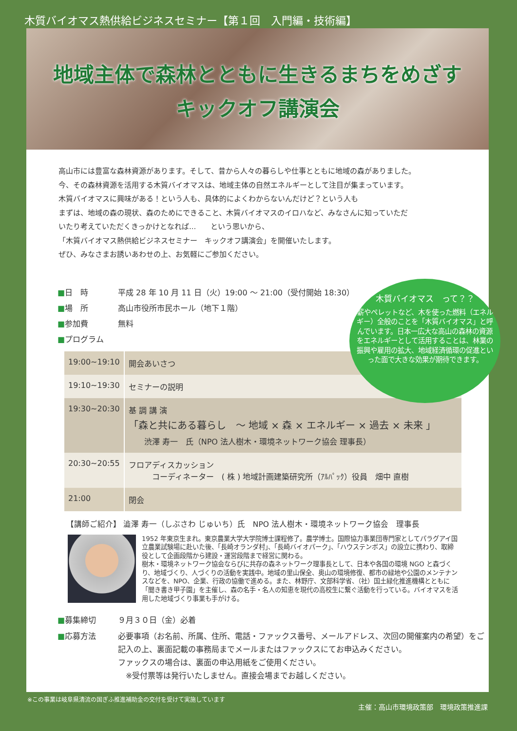木質バイオマス熱供給ビジネスセミナー【第１回　入門編・技術編】
地域主体で森林とともに生きるまちをめざす
キックオフ講演会
高山市には豊富な森林資源があります。そして、昔から人々の暮らしや仕事とともに地域の森がありました。
今、その森林資源を活用する木質バイオマスは、地域主体の自然エネルギーとして注目が集まっています。
木質バイオマスに興味がある！という人も、具体的によくわからないんだけど？という人も
まずは、地域の森の現状、森のためにできること、木質バイオマスのイロハなど、みなさんに知っていただ
いたり考えていただくきっかけとなれば...　　という思いから、
「木質バイオマス熱供給ビジネスセミナー　キックオフ講演会」を開催いたします。
ぜひ、みなさまお誘いあわせの上、お気軽にご参加ください。
■日　時 平成 28 年 10 月 11 日（火）19:00 ～ 21:00（受付開始 18:30）
■場　所 高山市役所市民ホール（地下１階）
■参加費 無料
■プログラム
木質バイオマス　って？？
薪やペレットなど、木を使った燃料（エネルギー）全般のことを「木質バイオマス」と呼んでいます。日本一広大な高山の森林の資源をエネルギーとして活用することは、林業の振興や雇用の拡大、地域経済循環の促進といった面で大きな効果が期待できます。
| 19:00~19:10 | 開会あいさつ |
| 19:10~19:30 | セミナーの説明 |
| 19:30~20:30 | 基 調 講 演 「森と共にある暮らし ～ 地域 × 森 × エネルギー × 過去 × 未来 」 渋澤 寿一 氏（NPO 法人樹木・環境ネットワーク協会 理事長） |
| 20:30~20:55 | フロアディスカッション コーディネーター ( 株 ) 地域計画建築研究所（ｱﾙﾊﾟｯｸ）役員 畑中 直樹 |
| 21:00 | 閉会 |
【講師ご紹介】 澁澤 寿一（しぶさわ じゅいち）氏　NPO 法人樹木・環境ネットワーク協会　理事長
1952 年東京生まれ。東京農業大学大学院博士課程修了。農学博士。国際協力事業団専門家としてパラグアイ国立農業試験場に赴いた後、「長崎オランダ村」、「長崎バイオパーク」、「ハウステンボス」の設立に携わり、取締役として企画段階から建設・運営段階まで経営に関わる。
樹木・環境ネットワーク協会ならびに共存の森ネットワーク理事長として、日本や各国の環境 NGO と森づくり、地域づくり、人づくりの活動を実践中。地域の里山保全、奥山の環境修復、都市の緑地や公園のメンテナンスなどを、NPO、企業、行政の協働で進める。また、林野庁、文部科学省、（社）国土緑化推進機構とともに「聞き書き甲子園」を主催し、森の名手・名人の知恵を現代の高校生に繋ぐ活動を行っている。バイオマスを活用した地域づくり事業も手がける。
■募集締切 ９月３０日（金）必着
■応募方法 必要事項（お名前、所属、住所、電話・ファックス番号、メールアドレス、次回の開催案内の希望）をご記入の上、裏面記載の事務局までメールまたはファックスにてお申込みください。
ファックスの場合は、裏面の申込用紙をご使用ください。
　※受付票等は発行いたしません。直接会場までお越しください。
※この事業は岐阜県清流の国ぎふ推進補助金の交付を受けて実施しています 主催：高山市環境政策部　環境政策推進課